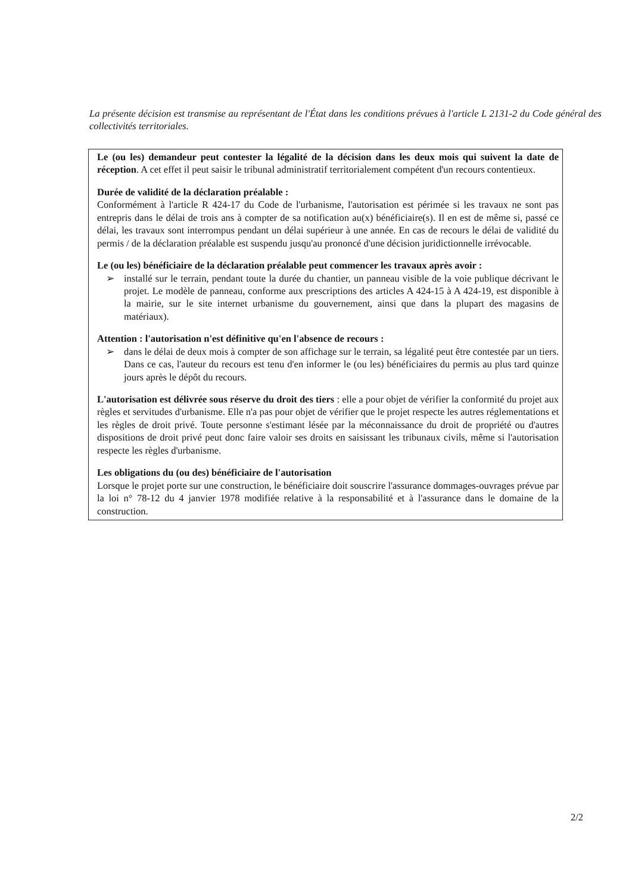La présente décision est transmise au représentant de l'État dans les conditions prévues à l'article L 2131-2 du Code général des collectivités territoriales.
Le (ou les) demandeur peut contester la légalité de la décision dans les deux mois qui suivent la date de réception. A cet effet il peut saisir le tribunal administratif territorialement compétent d'un recours contentieux.
Durée de validité de la déclaration préalable :
Conformément à l'article R 424-17 du Code de l'urbanisme, l'autorisation est périmée si les travaux ne sont pas entrepris dans le délai de trois ans à compter de sa notification au(x) bénéficiaire(s). Il en est de même si, passé ce délai, les travaux sont interrompus pendant un délai supérieur à une année. En cas de recours le délai de validité du permis / de la déclaration préalable est suspendu jusqu'au prononcé d'une décision juridictionnelle irrévocable.
Le (ou les) bénéficiaire de la déclaration préalable peut commencer les travaux après avoir :
➢ installé sur le terrain, pendant toute la durée du chantier, un panneau visible de la voie publique décrivant le projet. Le modèle de panneau, conforme aux prescriptions des articles A 424-15 à A 424-19, est disponible à la mairie, sur le site internet urbanisme du gouvernement, ainsi que dans la plupart des magasins de matériaux).
Attention : l'autorisation n'est définitive qu'en l'absence de recours :
➢ dans le délai de deux mois à compter de son affichage sur le terrain, sa légalité peut être contestée par un tiers. Dans ce cas, l'auteur du recours est tenu d'en informer le (ou les) bénéficiaires du permis au plus tard quinze jours après le dépôt du recours.
L'autorisation est délivrée sous réserve du droit des tiers : elle a pour objet de vérifier la conformité du projet aux règles et servitudes d'urbanisme. Elle n'a pas pour objet de vérifier que le projet respecte les autres réglementations et les règles de droit privé. Toute personne s'estimant lésée par la méconnaissance du droit de propriété ou d'autres dispositions de droit privé peut donc faire valoir ses droits en saisissant les tribunaux civils, même si l'autorisation respecte les règles d'urbanisme.
Les obligations du (ou des) bénéficiaire de l'autorisation
Lorsque le projet porte sur une construction, le bénéficiaire doit souscrire l'assurance dommages-ouvrages prévue par la loi n° 78-12 du 4 janvier 1978 modifiée relative à la responsabilité et à l'assurance dans le domaine de la construction.
2/2